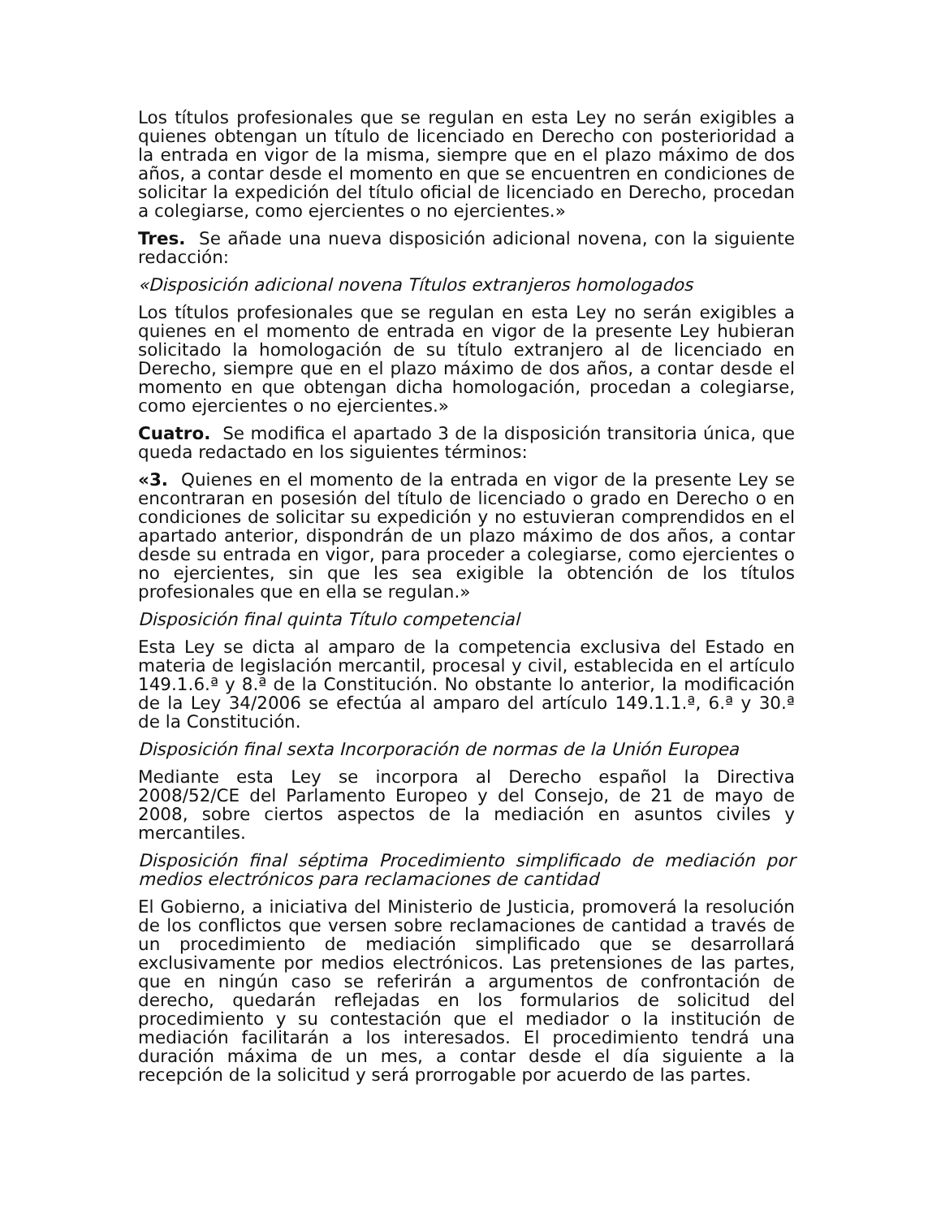Los títulos profesionales que se regulan en esta Ley no serán exigibles a quienes obtengan un título de licenciado en Derecho con posterioridad a la entrada en vigor de la misma, siempre que en el plazo máximo de dos años, a contar desde el momento en que se encuentren en condiciones de solicitar la expedición del título oficial de licenciado en Derecho, procedan a colegiarse, como ejercientes o no ejercientes.»
Tres. Se añade una nueva disposición adicional novena, con la siguiente redacción:
«Disposición adicional novena Títulos extranjeros homologados
Los títulos profesionales que se regulan en esta Ley no serán exigibles a quienes en el momento de entrada en vigor de la presente Ley hubieran solicitado la homologación de su título extranjero al de licenciado en Derecho, siempre que en el plazo máximo de dos años, a contar desde el momento en que obtengan dicha homologación, procedan a colegiarse, como ejercientes o no ejercientes.»
Cuatro. Se modifica el apartado 3 de la disposición transitoria única, que queda redactado en los siguientes términos:
«3. Quienes en el momento de la entrada en vigor de la presente Ley se encontraran en posesión del título de licenciado o grado en Derecho o en condiciones de solicitar su expedición y no estuvieran comprendidos en el apartado anterior, dispondrán de un plazo máximo de dos años, a contar desde su entrada en vigor, para proceder a colegiarse, como ejercientes o no ejercientes, sin que les sea exigible la obtención de los títulos profesionales que en ella se regulan.»
Disposición final quinta Título competencial
Esta Ley se dicta al amparo de la competencia exclusiva del Estado en materia de legislación mercantil, procesal y civil, establecida en el artículo 149.1.6.ª y 8.ª de la Constitución. No obstante lo anterior, la modificación de la Ley 34/2006 se efectúa al amparo del artículo 149.1.1.ª, 6.ª y 30.ª de la Constitución.
Disposición final sexta Incorporación de normas de la Unión Europea
Mediante esta Ley se incorpora al Derecho español la Directiva 2008/52/CE del Parlamento Europeo y del Consejo, de 21 de mayo de 2008, sobre ciertos aspectos de la mediación en asuntos civiles y mercantiles.
Disposición final séptima Procedimiento simplificado de mediación por medios electrónicos para reclamaciones de cantidad
El Gobierno, a iniciativa del Ministerio de Justicia, promoverá la resolución de los conflictos que versen sobre reclamaciones de cantidad a través de un procedimiento de mediación simplificado que se desarrollará exclusivamente por medios electrónicos. Las pretensiones de las partes, que en ningún caso se referirán a argumentos de confrontación de derecho, quedarán reflejadas en los formularios de solicitud del procedimiento y su contestación que el mediador o la institución de mediación facilitarán a los interesados. El procedimiento tendrá una duración máxima de un mes, a contar desde el día siguiente a la recepción de la solicitud y será prorrogable por acuerdo de las partes.